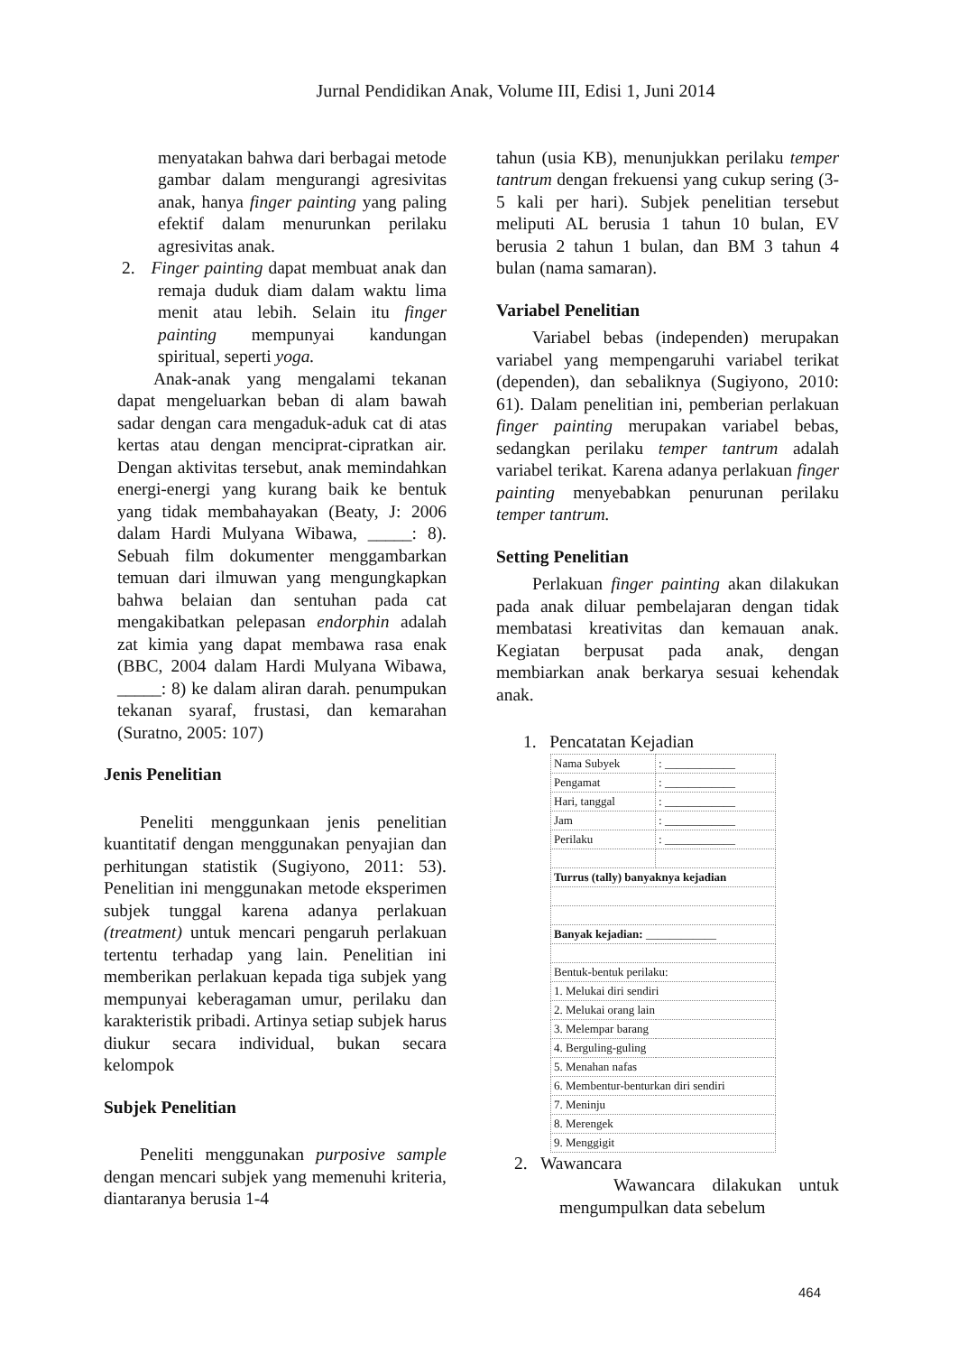Jurnal Pendidikan Anak, Volume III, Edisi 1, Juni 2014
menyatakan bahwa dari berbagai metode gambar dalam mengurangi agresivitas anak, hanya finger painting yang paling efektif dalam menurunkan perilaku agresivitas anak.
2. Finger painting dapat membuat anak dan remaja duduk diam dalam waktu lima menit atau lebih. Selain itu finger painting mempunyai kandungan spiritual, seperti yoga.
Anak-anak yang mengalami tekanan dapat mengeluarkan beban di alam bawah sadar dengan cara mengaduk-aduk cat di atas kertas atau dengan menciprat-cipratkan air. Dengan aktivitas tersebut, anak memindahkan energi-energi yang kurang baik ke bentuk yang tidak membahayakan (Beaty, J: 2006 dalam Hardi Mulyana Wibawa, _____: 8). Sebuah film dokumenter menggambarkan temuan dari ilmuwan yang mengungkapkan bahwa belaian dan sentuhan pada cat mengakibatkan pelepasan endorphin adalah zat kimia yang dapat membawa rasa enak (BBC, 2004 dalam Hardi Mulyana Wibawa, _____: 8) ke dalam aliran darah. penumpukan tekanan syaraf, frustasi, dan kemarahan (Suratno, 2005: 107)
Jenis Penelitian
Peneliti menggunkaan jenis penelitian kuantitatif dengan menggunakan penyajian dan perhitungan statistik (Sugiyono, 2011: 53). Penelitian ini menggunakan metode eksperimen subjek tunggal karena adanya perlakuan (treatment) untuk mencari pengaruh perlakuan tertentu terhadap yang lain. Penelitian ini memberikan perlakuan kepada tiga subjek yang mempunyai keberagaman umur, perilaku dan karakteristik pribadi. Artinya setiap subjek harus diukur secara individual, bukan secara kelompok
Subjek Penelitian
Peneliti menggunakan purposive sample dengan mencari subjek yang memenuhi kriteria, diantaranya berusia 1-4
tahun (usia KB), menunjukkan perilaku temper tantrum dengan frekuensi yang cukup sering (3-5 kali per hari). Subjek penelitian tersebut meliputi AL berusia 1 tahun 10 bulan, EV berusia 2 tahun 1 bulan, dan BM 3 tahun 4 bulan (nama samaran).
Variabel Penelitian
Variabel bebas (independen) merupakan variabel yang mempengaruhi variabel terikat (dependen), dan sebaliknya (Sugiyono, 2010: 61). Dalam penelitian ini, pemberian perlakuan finger painting merupakan variabel bebas, sedangkan perilaku temper tantrum adalah variabel terikat. Karena adanya perlakuan finger painting menyebabkan penurunan perilaku temper tantrum.
Setting Penelitian
Perlakuan finger painting akan dilakukan pada anak diluar pembelajaran dengan tidak membatasi kreativitas dan kemauan anak. Kegiatan berpusat pada anak, dengan membiarkan anak berkarya sesuai kehendak anak.
1. Pencatatan Kejadian
| Nama Subyek | : ____________ |
| Pengamat | : ____________ |
| Hari, tanggal | : ____________ |
| Jam | : ____________ |
| Perilaku | : ____________ |
| Turrus (tally) banyaknya kejadian | |
| Banyak kejadian: ____________ | |
| Bentuk-bentuk perilaku: | |
| 1. Melukai diri sendiri | |
| 2. Melukai orang lain | |
| 3. Melempar barang | |
| 4. Berguling-guling | |
| 5. Menahan nafas | |
| 6. Membentur-benturkan diri sendiri | |
| 7. Meninju | |
| 8. Merengek | |
| 9. Menggigit | |
2. Wawancara
Wawancara dilakukan untuk mengumpulkan data sebelum
464